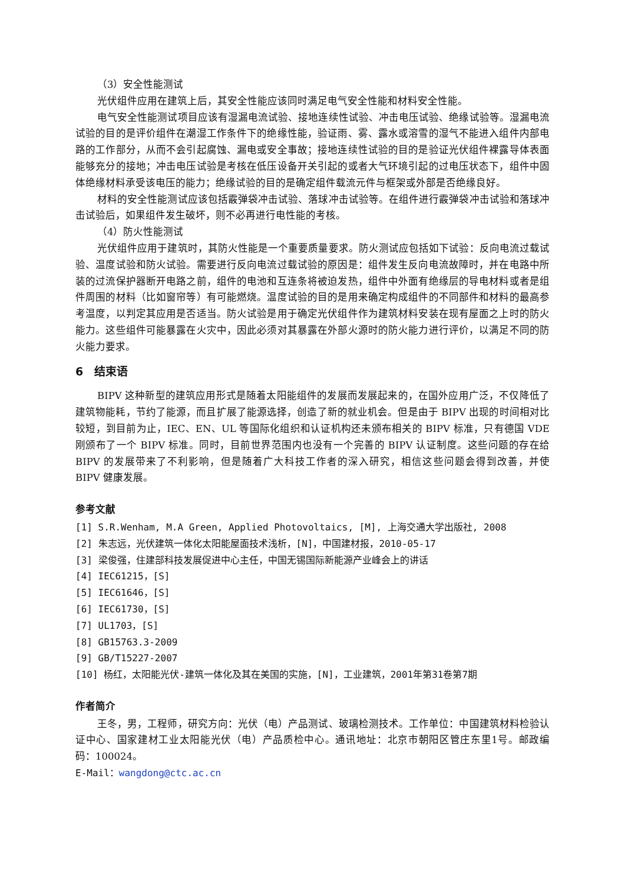（3）安全性能测试
光伏组件应用在建筑上后，其安全性能应该同时满足电气安全性能和材料安全性能。
电气安全性能测试项目应该有湿漏电流试验、接地连续性试验、冲击电压试验、绝缘试验等。湿漏电流试验的目的是评价组件在潮湿工作条件下的绝缘性能，验证雨、雾、露水或溶雪的湿气不能进入组件内部电路的工作部分，从而不会引起腐蚀、漏电或安全事故；接地连续性试验的目的是验证光伏组件裸露导体表面能够充分的接地；冲击电压试验是考核在低压设备开关引起的或者大气环境引起的过电压状态下，组件中固体绝缘材料承受该电压的能力；绝缘试验的目的是确定组件载流元件与框架或外部是否绝缘良好。
材料的安全性能测试应该包括霰弹袋冲击试验、落球冲击试验等。在组件进行霰弹袋冲击试验和落球冲击试验后，如果组件发生破坏，则不必再进行电性能的考核。
（4）防火性能测试
光伏组件应用于建筑时，其防火性能是一个重要质量要求。防火测试应包括如下试验：反向电流过载试验、温度试验和防火试验。需要进行反向电流过载试验的原因是：组件发生反向电流故障时，并在电路中所装的过流保护器断开电路之前，组件的电池和互连条将被迫发热，组件中外面有绝缘层的导电材料或者是组件周围的材料（比如窗帘等）有可能燃烧。温度试验的目的是用来确定构成组件的不同部件和材料的最高参考温度，以判定其应用是否适当。防火试验是用于确定光伏组件作为建筑材料安装在现有屋面之上时的防火能力。这些组件可能暴露在火灾中，因此必须对其暴露在外部火源时的防火能力进行评价，以满足不同的防火能力要求。
6　结束语
BIPV 这种新型的建筑应用形式是随着太阳能组件的发展而发展起来的，在国外应用广泛，不仅降低了建筑物能耗，节约了能源，而且扩展了能源选择，创造了新的就业机会。但是由于 BIPV 出现的时间相对比较短，到目前为止，IEC、EN、UL 等国际化组织和认证机构还未颁布相关的 BIPV 标准，只有德国 VDE 刚颁布了一个 BIPV 标准。同时，目前世界范围内也没有一个完善的 BIPV 认证制度。这些问题的存在给 BIPV 的发展带来了不利影响，但是随着广大科技工作者的深入研究，相信这些问题会得到改善，并使 BIPV 健康发展。
参考文献
[1] S.R.Wenham, M.A Green, Applied Photovoltaics, [M], 上海交通大学出版社, 2008
[2] 朱志远，光伏建筑一体化太阳能屋面技术浅析，[N]，中国建材报，2010-05-17
[3] 梁俊强，住建部科技发展促进中心主任，中国无锡国际新能源产业峰会上的讲话
[4] IEC61215，[S]
[5] IEC61646，[S]
[6] IEC61730，[S]
[7] UL1703，[S]
[8] GB15763.3-2009
[9] GB/T15227-2007
[10] 杨红，太阳能光伏-建筑一体化及其在美国的实施，[N]，工业建筑，2001年第31卷第7期
作者简介
王冬，男，工程师，研究方向：光伏（电）产品测试、玻璃检测技术。工作单位：中国建筑材料检验认证中心、国家建材工业太阳能光伏（电）产品质检中心。通讯地址：北京市朝阳区管庄东里1号。邮政编码：100024。
E-Mail：wangdong@ctc.ac.cn